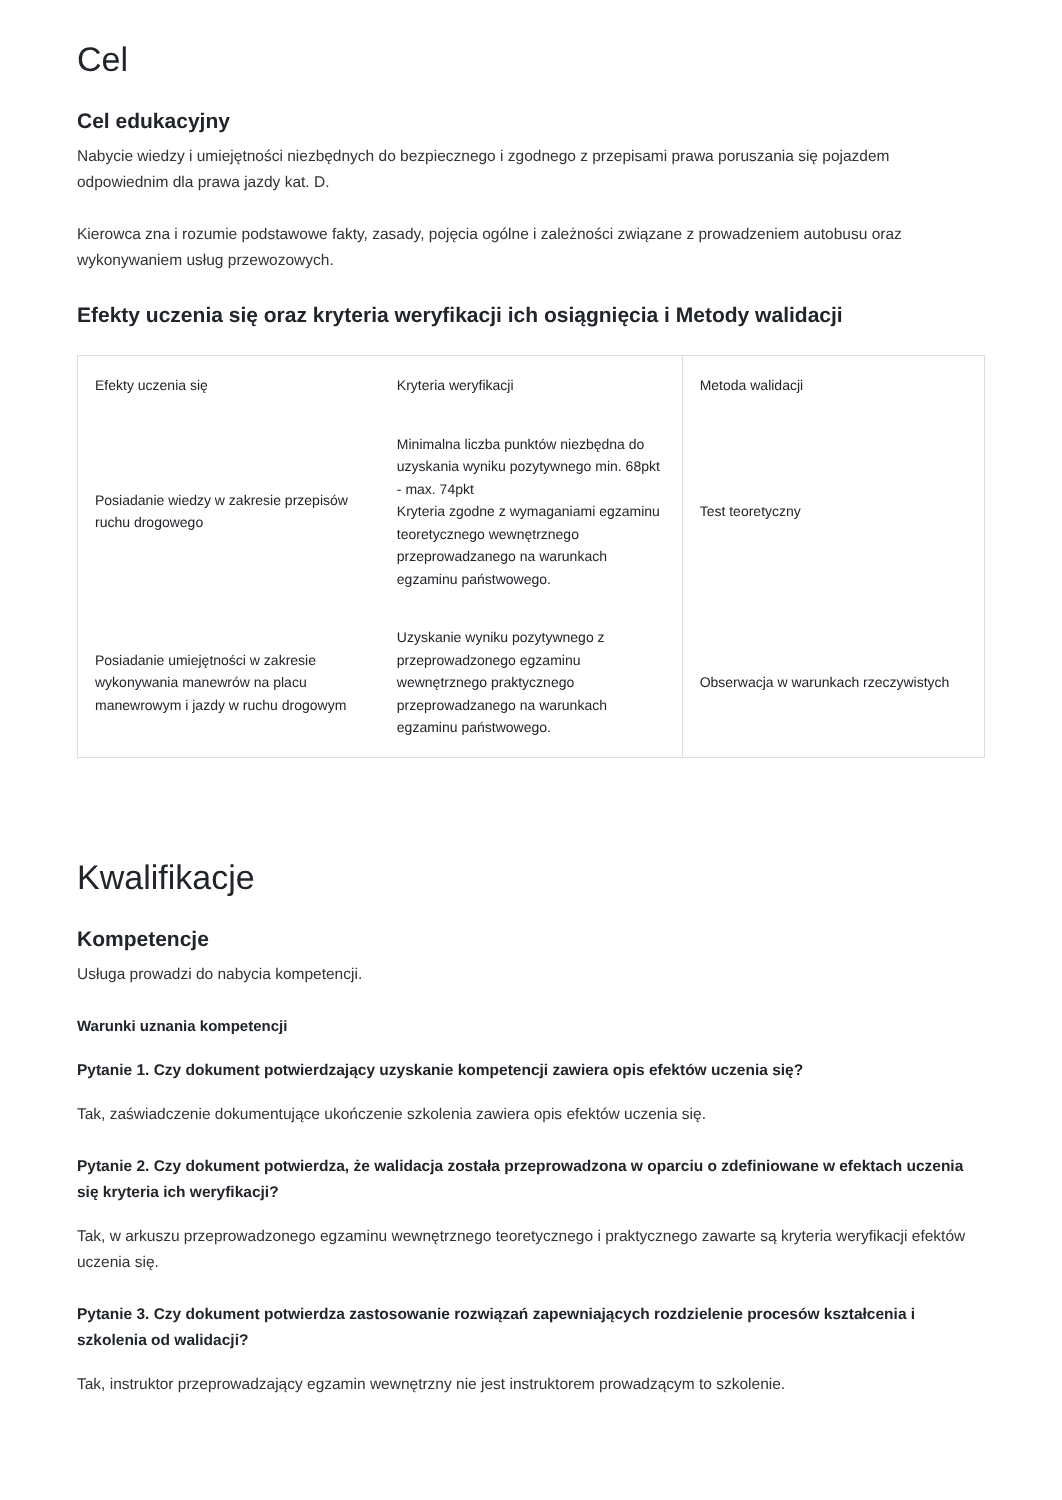Cel
Cel edukacyjny
Nabycie wiedzy i umiejętności niezbędnych do bezpiecznego i zgodnego z przepisami prawa poruszania się pojazdem odpowiednim dla prawa jazdy kat. D.
Kierowca zna i rozumie podstawowe fakty, zasady, pojęcia ogólne i zależności związane z prowadzeniem autobusu oraz wykonywaniem usług przewozowych.
Efekty uczenia się oraz kryteria weryfikacji ich osiągnięcia i Metody walidacji
| Efekty uczenia się | Kryteria weryfikacji | Metoda walidacji |
| --- | --- | --- |
| Posiadanie wiedzy w zakresie przepisów ruchu drogowego | Minimalna liczba punktów niezbędna do uzyskania wyniku pozytywnego min. 68pkt - max. 74pkt Kryteria zgodne z wymaganiami egzaminu teoretycznego wewnętrznego przeprowadzanego na warunkach egzaminu państwowego. | Test teoretyczny |
| Posiadanie umiejętności w zakresie wykonywania manewrów na placu manewrowym i jazdy w ruchu drogowym | Uzyskanie wyniku pozytywnego z przeprowadzonego egzaminu wewnętrznego praktycznego przeprowadzanego na warunkach egzaminu państwowego. | Obserwacja w warunkach rzeczywistych |
Kwalifikacje
Kompetencje
Usługa prowadzi do nabycia kompetencji.
Warunki uznania kompetencji
Pytanie 1. Czy dokument potwierdzający uzyskanie kompetencji zawiera opis efektów uczenia się?
Tak, zaświadczenie dokumentujące ukończenie szkolenia zawiera opis efektów uczenia się.
Pytanie 2. Czy dokument potwierdza, że walidacja została przeprowadzona w oparciu o zdefiniowane w efektach uczenia się kryteria ich weryfikacji?
Tak, w arkuszu przeprowadzonego egzaminu wewnętrznego teoretycznego i praktycznego zawarte są kryteria weryfikacji efektów uczenia się.
Pytanie 3. Czy dokument potwierdza zastosowanie rozwiązań zapewniających rozdzielenie procesów kształcenia i szkolenia od walidacji?
Tak, instruktor przeprowadzający egzamin wewnętrzny nie jest instruktorem prowadzącym to szkolenie.